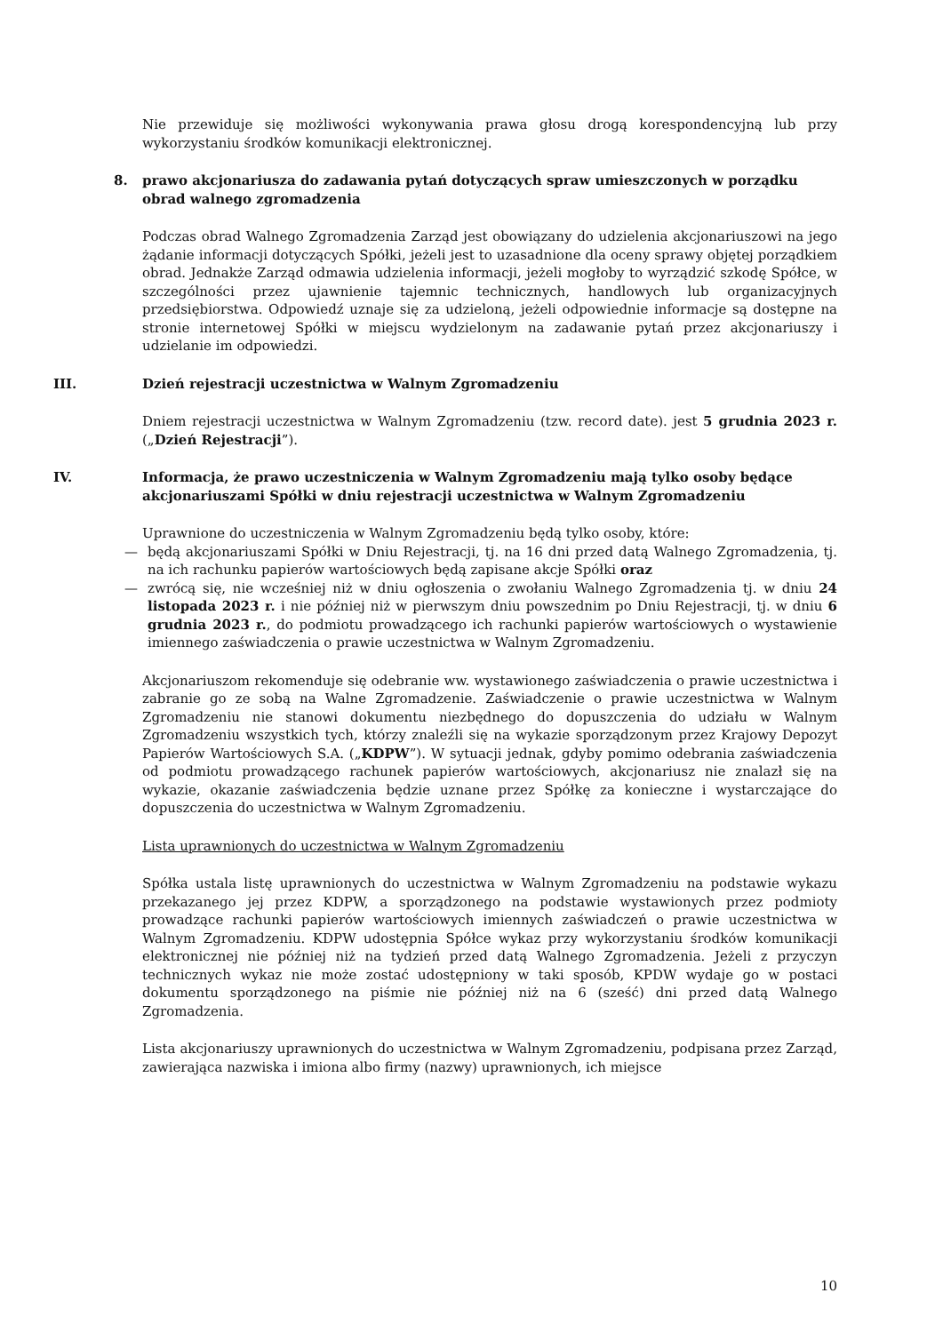Nie przewiduje się możliwości wykonywania prawa głosu drogą korespondencyjną lub przy wykorzystaniu środków komunikacji elektronicznej.
8. prawo akcjonariusza do zadawania pytań dotyczących spraw umieszczonych w porządku obrad walnego zgromadzenia
Podczas obrad Walnego Zgromadzenia Zarząd jest obowiązany do udzielenia akcjonariuszowi na jego żądanie informacji dotyczących Spółki, jeżeli jest to uzasadnione dla oceny sprawy objętej porządkiem obrad. Jednakże Zarząd odmawia udzielenia informacji, jeżeli mogłoby to wyrządzić szkodę Spółce, w szczególności przez ujawnienie tajemnic technicznych, handlowych lub organizacyjnych przedsiębiorstwa. Odpowiedź uznaje się za udzieloną, jeżeli odpowiednie informacje są dostępne na stronie internetowej Spółki w miejscu wydzielonym na zadawanie pytań przez akcjonariuszy i udzielanie im odpowiedzi.
III. Dzień rejestracji uczestnictwa w Walnym Zgromadzeniu
Dniem rejestracji uczestnictwa w Walnym Zgromadzeniu (tzw. record date). jest 5 grudnia 2023 r. („Dzień Rejestracji”).
IV. Informacja, że prawo uczestniczenia w Walnym Zgromadzeniu mają tylko osoby będące akcjonariuszami Spółki w dniu rejestracji uczestnictwa w Walnym Zgromadzeniu
Uprawnione do uczestniczenia w Walnym Zgromadzeniu będą tylko osoby, które:
— będą akcjonariuszami Spółki w Dniu Rejestracji, tj. na 16 dni przed datą Walnego Zgromadzenia, tj. na ich rachunku papierów wartościowych będą zapisane akcje Spółki oraz
— zwrócą się, nie wcześniej niż w dniu ogłoszenia o zwołaniu Walnego Zgromadzenia tj. w dniu 24 listopada 2023 r. i nie później niż w pierwszym dniu powszednim po Dniu Rejestracji, tj. w dniu 6 grudnia 2023 r., do podmiotu prowadzącego ich rachunki papierów wartościowych o wystawienie imiennego zaświadczenia o prawie uczestnictwa w Walnym Zgromadzeniu.
Akcjonariuszom rekomenduje się odebranie ww. wystawionego zaświadczenia o prawie uczestnictwa i zabranie go ze sobą na Walne Zgromadzenie. Zaświadczenie o prawie uczestnictwa w Walnym Zgromadzeniu nie stanowi dokumentu niezbędnego do dopuszczenia do udziału w Walnym Zgromadzeniu wszystkich tych, którzy znaleźli się na wykazie sporządzonym przez Krajowy Depozyt Papierów Wartościowych S.A. („KDPW”). W sytuacji jednak, gdyby pomimo odebrania zaświadczenia od podmiotu prowadzącego rachunek papierów wartościowych, akcjonariusz nie znalazł się na wykazie, okazanie zaświadczenia będzie uznane przez Spółkę za konieczne i wystarczające do dopuszczenia do uczestnictwa w Walnym Zgromadzeniu.
Lista uprawnionych do uczestnictwa w Walnym Zgromadzeniu
Spółka ustala listę uprawnionych do uczestnictwa w Walnym Zgromadzeniu na podstawie wykazu przekazanego jej przez KDPW, a sporządzonego na podstawie wystawionych przez podmioty prowadzące rachunki papierów wartościowych imiennych zaświadczeń o prawie uczestnictwa w Walnym Zgromadzeniu. KDPW udostępnia Spółce wykaz przy wykorzystaniu środków komunikacji elektronicznej nie później niż na tydzień przed datą Walnego Zgromadzenia. Jeżeli z przyczyn technicznych wykaz nie może zostać udostępniony w taki sposób, KPDW wydaje go w postaci dokumentu sporządzonego na piśmie nie później niż na 6 (sześć) dni przed datą Walnego Zgromadzenia.
Lista akcjonariuszy uprawnionych do uczestnictwa w Walnym Zgromadzeniu, podpisana przez Zarząd, zawierająca nazwiska i imiona albo firmy (nazwy) uprawnionych, ich miejsce
10